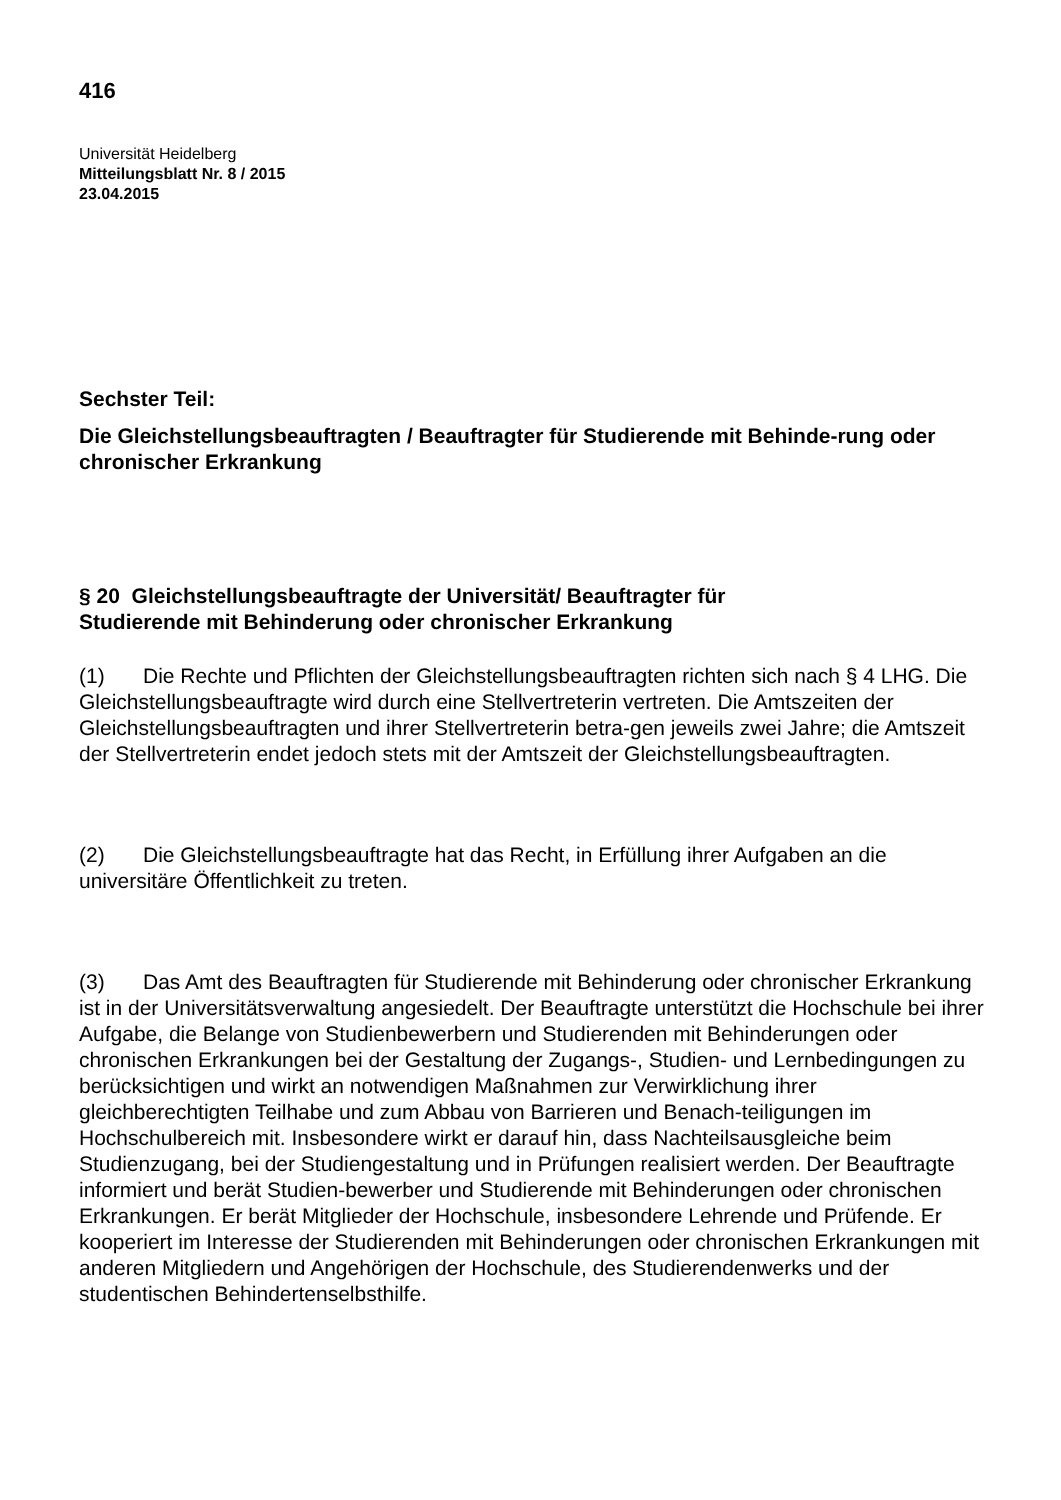416
Universität Heidelberg
Mitteilungsblatt Nr. 8 / 2015
23.04.2015
Sechster Teil:
Die Gleichstellungsbeauftragten / Beauftragter für Studierende mit Behinde-rung oder chronischer Erkrankung
§ 20 Gleichstellungsbeauftragte der Universität/ Beauftragter für
Studierende mit Behinderung oder chronischer Erkrankung
(1) Die Rechte und Pflichten der Gleichstellungsbeauftragten richten sich nach § 4 LHG. Die Gleichstellungsbeauftragte wird durch eine Stellvertreterin vertreten. Die Amtszeiten der Gleichstellungsbeauftragten und ihrer Stellvertreterin betra-gen jeweils zwei Jahre; die Amtszeit der Stellvertreterin endet jedoch stets mit der Amtszeit der Gleichstellungsbeauftragten.
(2) Die Gleichstellungsbeauftragte hat das Recht, in Erfüllung ihrer Aufgaben an die universitäre Öffentlichkeit zu treten.
(3) Das Amt des Beauftragten für Studierende mit Behinderung oder chronischer Erkrankung ist in der Universitätsverwaltung angesiedelt. Der Beauftragte unterstützt die Hochschule bei ihrer Aufgabe, die Belange von Studienbewerbern und Studierenden mit Behinderungen oder chronischen Erkrankungen bei der Gestaltung der Zugangs-, Studien- und Lernbedingungen zu berücksichtigen und wirkt an notwendigen Maßnahmen zur Verwirklichung ihrer gleichberechtigten Teilhabe und zum Abbau von Barrieren und Benach-teiligungen im Hochschulbereich mit. Insbesondere wirkt er darauf hin, dass Nachteilsausgleiche beim Studienzugang, bei der Studiengestaltung und in Prüfungen realisiert werden. Der Beauftragte informiert und berät Studien-bewerber und Studierende mit Behinderungen oder chronischen Erkrankungen. Er berät Mitglieder der Hochschule, insbesondere Lehrende und Prüfende. Er kooperiert im Interesse der Studierenden mit Behinderungen oder chronischen Erkrankungen mit anderen Mitgliedern und Angehörigen der Hochschule, des Studierendenwerks und der studentischen Behindertenselbsthilfe.